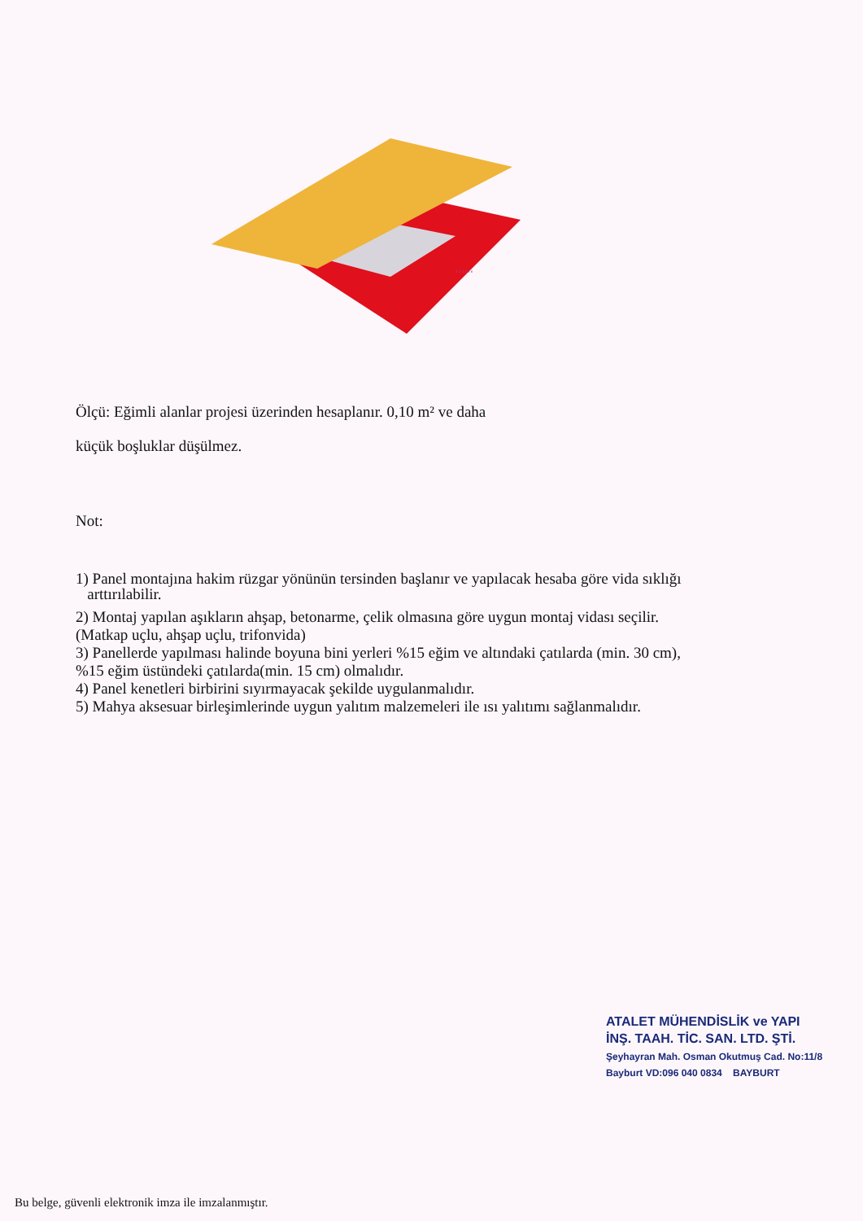1 2 3 4 5 6
Ölçü: Eğimli alanlar projesi üzerinden hesaplanır. 0,10 m² ve daha
küçük boşluklar düşülmez.
Not:
1) Panel montajına hakim rüzgar yönünün tersinden başlanır ve yapılacak hesaba göre vida sıklığı
arttırılabilir.
2) Montaj yapılan aşıkların ahşap, betonarme, çelik olmasına göre uygun montaj vidası seçilir.
(Matkap uçlu, ahşap uçlu, trifonvida)
3) Panellerde yapılması halinde boyuna bini yerleri %15 eğim ve altındaki çatılarda (min. 30 cm),
%15 eğim üstündeki çatılarda(min. 15 cm) olmalıdır.
4) Panel kenetleri birbirini sıyırmayacak şekilde uygulanmalıdır.
5) Mahya aksesuar birleşimlerinde uygun yalıtım malzemeleri ile ısı yalıtımı sağlanmalıdır.
ATALET MÜHENDİSLİK ve YAPI
İNŞ. TAAH. TİC. SAN. LTD. ŞTİ.
Şeyhayran Mah. Osman Okutmuş Cad. No:11/8
Bayburt VD:096 040 0834 BAYBURT
Bu belge, güvenli elektronik imza ile imzalanmıştır.